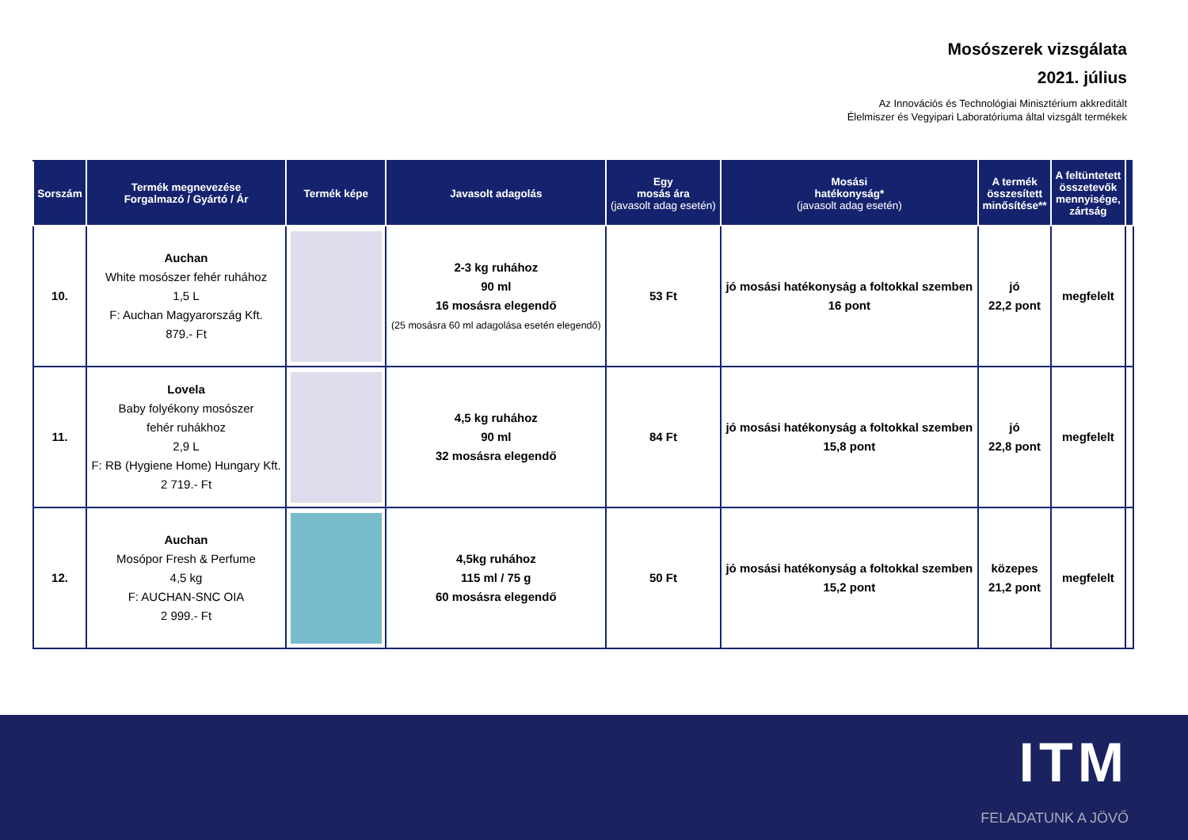Mosószerek vizsgálata
2021. július
Az Innovációs és Technológiai Minisztérium akkreditált
Élelmiszer és Vegyipari Laboratóriuma által vizsgált termékek
| Sorszám | Termék megnevezése Forgalmazó / Gyártó / Ár | Termék képe | Javasolt adagolás | Egy mosás ára (javasolt adag esetén) | Mosási hatékonyság* (javasolt adag esetén) | A termék összesített minősítése** | A feltüntetett összetevők mennyisége, zártság | |
| --- | --- | --- | --- | --- | --- | --- | --- | --- |
| 10. | Auchan White mosószer fehér ruhához 1,5 L F: Auchan Magyarország Kft. 879.- Ft | | 2-3 kg ruhához 90 ml 16 mosásra elegendő (25 mosásra 60 ml adagolása esetén elegendő) | 53 Ft | jó mosási hatékonyság a foltokkal szemben 16 pont | jó 22,2 pont | megfelelt | |
| 11. | Lovela Baby folyékony mosószer fehér ruhákhoz 2,9 L F: RB (Hygiene Home) Hungary Kft. 2 719.- Ft | | 4,5 kg ruhához 90 ml 32 mosásra elegendő | 84 Ft | jó mosási hatékonyság a foltokkal szemben 15,8 pont | jó 22,8 pont | megfelelt | |
| 12. | Auchan Mosópor Fresh & Perfume 4,5 kg F: AUCHAN-SNC OIA 2 999.- Ft | | 4,5kg ruhához 115 ml / 75 g 60 mosásra elegendő | 50 Ft | jó mosási hatékonyság a foltokkal szemben 15,2 pont | közepes 21,2 pont | megfelelt | |
ITM
FELADATUNK A JÖVŐ